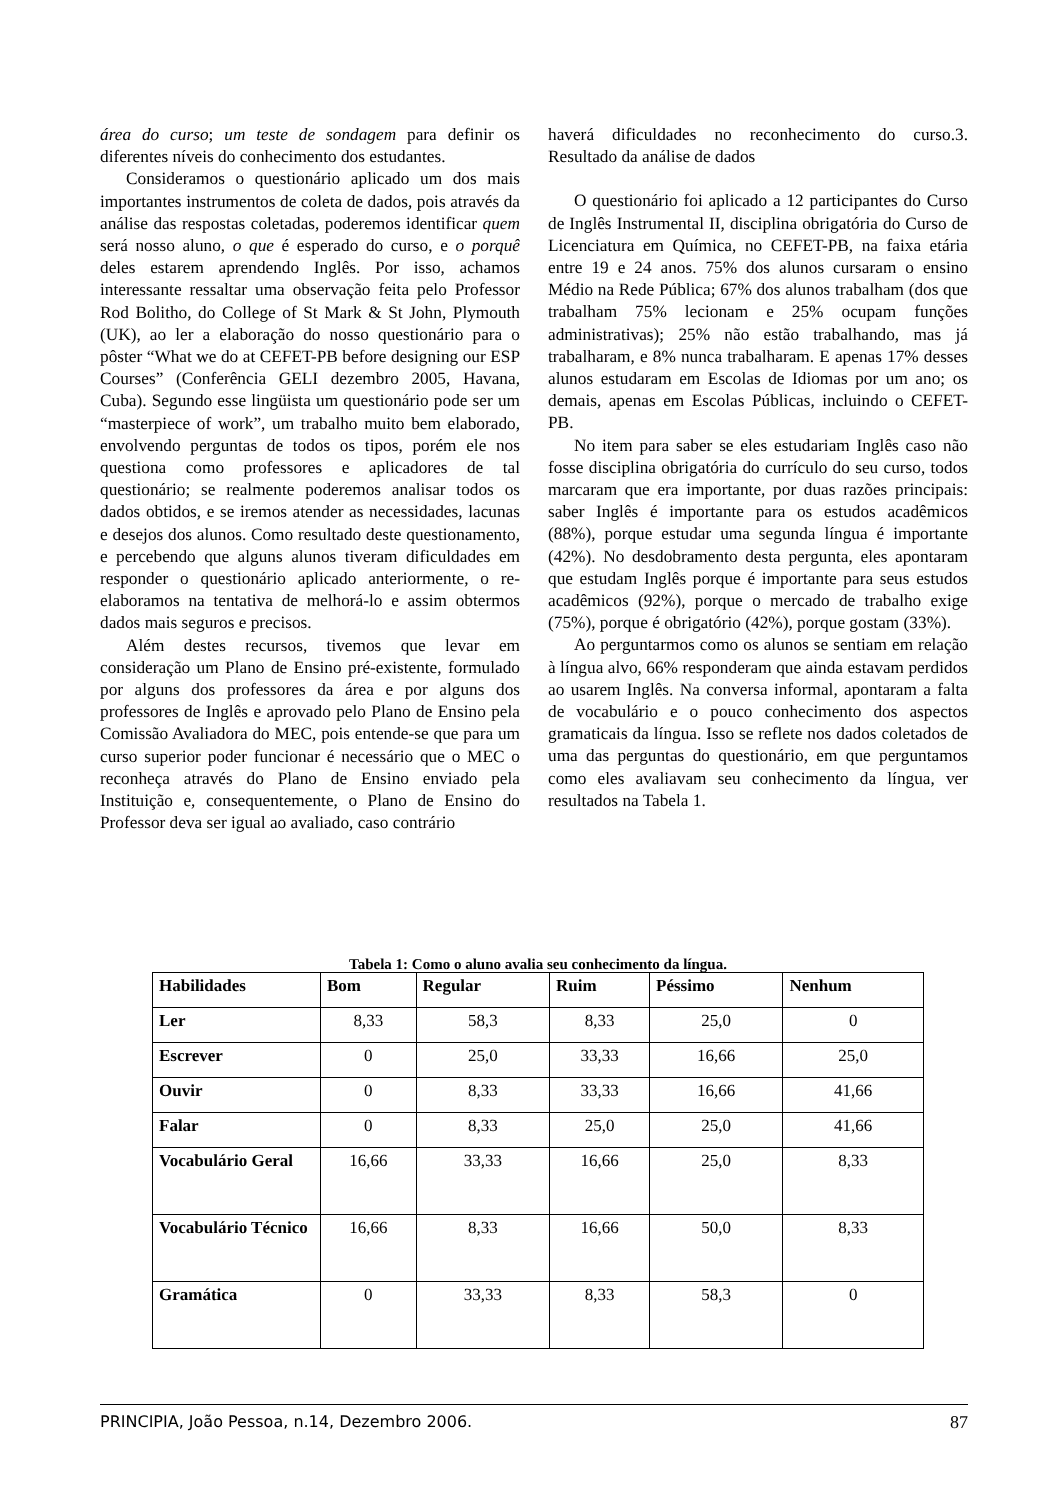área do curso; um teste de sondagem para definir os diferentes níveis do conhecimento dos estudantes.
Consideramos o questionário aplicado um dos mais importantes instrumentos de coleta de dados, pois através da análise das respostas coletadas, poderemos identificar quem será nosso aluno, o que é esperado do curso, e o porquê deles estarem aprendendo Inglês. Por isso, achamos interessante ressaltar uma observação feita pelo Professor Rod Bolitho, do College of St Mark & St John, Plymouth (UK), ao ler a elaboração do nosso questionário para o pôster “What we do at CEFET-PB before designing our ESP Courses” (Conferência GELI dezembro 2005, Havana, Cuba). Segundo esse lingüista um questionário pode ser um “masterpiece of work”, um trabalho muito bem elaborado, envolvendo perguntas de todos os tipos, porém ele nos questiona como professores e aplicadores de tal questionário; se realmente poderemos analisar todos os dados obtidos, e se iremos atender as necessidades, lacunas e desejos dos alunos. Como resultado deste questionamento, e percebendo que alguns alunos tiveram dificuldades em responder o questionário aplicado anteriormente, o re-elaboramos na tentativa de melhorá-lo e assim obtermos dados mais seguros e precisos.
Além destes recursos, tivemos que levar em consideração um Plano de Ensino pré-existente, formulado por alguns dos professores da área e por alguns dos professores de Inglês e aprovado pelo Plano de Ensino pela Comissão Avaliadora do MEC, pois entende-se que para um curso superior poder funcionar é necessário que o MEC o reconheça através do Plano de Ensino enviado pela Instituição e, consequentemente, o Plano de Ensino do Professor deva ser igual ao avaliado, caso contrário
haverá dificuldades no reconhecimento do curso.3. Resultado da análise de dados
O questionário foi aplicado a 12 participantes do Curso de Inglês Instrumental II, disciplina obrigatória do Curso de Licenciatura em Química, no CEFET-PB, na faixa etária entre 19 e 24 anos. 75% dos alunos cursaram o ensino Médio na Rede Pública; 67% dos alunos trabalham (dos que trabalham 75% lecionam e 25% ocupam funções administrativas); 25% não estão trabalhando, mas já trabalharam, e 8% nunca trabalharam. E apenas 17% desses alunos estudaram em Escolas de Idiomas por um ano; os demais, apenas em Escolas Públicas, incluindo o CEFET-PB.
No item para saber se eles estudariam Inglês caso não fosse disciplina obrigatória do currículo do seu curso, todos marcaram que era importante, por duas razões principais: saber Inglês é importante para os estudos acadêmicos (88%), porque estudar uma segunda língua é importante (42%). No desdobramento desta pergunta, eles apontaram que estudam Inglês porque é importante para seus estudos acadêmicos (92%), porque o mercado de trabalho exige (75%), porque é obrigatório (42%), porque gostam (33%).
Ao perguntarmos como os alunos se sentiam em relação à língua alvo, 66% responderam que ainda estavam perdidos ao usarem Inglês. Na conversa informal, apontaram a falta de vocabulário e o pouco conhecimento dos aspectos gramaticais da língua. Isso se reflete nos dados coletados de uma das perguntas do questionário, em que perguntamos como eles avaliavam seu conhecimento da língua, ver resultados na Tabela 1.
Tabela 1: Como o aluno avalia seu conhecimento da língua.
| Habilidades | Bom | Regular | Ruim | Péssimo | Nenhum |
| --- | --- | --- | --- | --- | --- |
| Ler | 8,33 | 58,3 | 8,33 | 25,0 | 0 |
| Escrever | 0 | 25,0 | 33,33 | 16,66 | 25,0 |
| Ouvir | 0 | 8,33 | 33,33 | 16,66 | 41,66 |
| Falar | 0 | 8,33 | 25,0 | 25,0 | 41,66 |
| Vocabulário Geral | 16,66 | 33,33 | 16,66 | 25,0 | 8,33 |
| Vocabulário Técnico | 16,66 | 8,33 | 16,66 | 50,0 | 8,33 |
| Gramática | 0 | 33,33 | 8,33 | 58,3 | 0 |
PRINCIPIA, João Pessoa, n.14, Dezembro 2006. 87